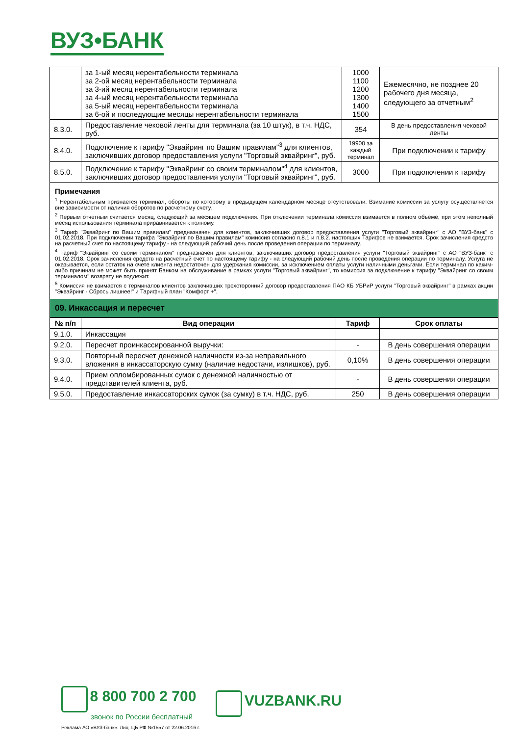ВУЗ•БАНК
| | за 1-ый месяц нерентабельности терминала за 2-ой месяц нерентабельности терминала за 3-ий месяц нерентабельности терминала за 4-ый месяц нерентабельности терминала за 5-ый месяц нерентабельности терминала за 6-ой и последующие месяцы нерентабельности терминала | 1000 1100 1200 1300 1400 1500 | Ежемесячно, не позднее 20 рабочего дня месяца, следующего за отчетным<sup>2</sup> |
| 8.3.0. | Предоставление чековой ленты для терминала (за 10 штук), в т.ч. НДС, руб. | 354 | В день предоставления чековой ленты |
| 8.4.0. | Подключение к тарифу "Эквайринг по Вашим правилам"<sup>3</sup> для клиентов, заключивших договор предоставления услуги "Торговый эквайринг", руб. | 19900 за каждый терминал | При подключении к тарифу |
| 8.5.0. | Подключение к тарифу "Эквайринг со своим терминалом"<sup>4</sup> для клиентов, заключивших договор предоставления услуги "Торговый эквайринг", руб. | 3000 | При подключении к тарифу |
Примечания
<sup>1</sup> Нерентабельным признается терминал, обороты по которому в предыдущем календарном месяце отсутствовали. Взимание комиссии за услугу осуществляется вне зависимости от наличия оборотов по расчетному счету.
<sup>2</sup> Первым отчетным считается месяц, следующий за месяцем подключения. При отключении терминала комиссия взимается в полном объеме, при этом неполный месяц использования терминала приравнивается к полному.
<sup>3</sup> Тариф "Эквайринг по Вашим правилам" предназначен для клиентов, заключивших договор предоставления услуги "Торговый эквайринг" с АО "ВУЗ-банк" с 01.02.2018. При подключении тарифа "Эквайринг по Вашим правилам" комиссия согласно п.8.1 и п.8.2. настоящих Тарифов не взимается. Срок зачисления средств на расчетный счет по настоящему тарифу - на следующий рабочий день после проведения операции по терминалу.
<sup>4</sup> Тариф "Эквайринг со своим терминалом" предназначен для клиентов, заключивших договор предоставления услуги "Торговый эквайринг" с АО "ВУЗ-банк" с 01.02.2018. Срок зачисления средств на расчетный счет по настоящему тарифу - на следующий рабочий день после проведения операции по терминалу. Услуга не оказывается, если остаток на счете клиента недостаточен для удержания комиссии, за исключением оплаты услуги наличными деньгами. Если терминал по каким-либо причинам не может быть принят Банком на обслуживание в рамках услуги "Торговый эквайринг", то комиссия за подключение к тарифу "Эквайринг со своим терминалом" возврату не подлежит.
<sup>5</sup> Комиссия не взимается с терминалов клиентов заключивших трехсторонний договор предоставления ПАО КБ УБРиР услуги "Торговый эквайринг" в рамках акции "Эквайринг - Сбрось лишнее!" и Тарифный план "Комфорт +".
09. Инкассация и пересчет
| № п/п | Вид операции | Тариф | Срок оплаты |
| --- | --- | --- | --- |
| 9.1.0. | Инкассация | | |
| 9.2.0. | Пересчет проинкассированной выручки: | - | В день совершения операции |
| 9.3.0. | Повторный пересчет денежной наличности из-за неправильного вложения в инкассаторскую сумку (наличие недостачи, излишков), руб. | 0,10% | В день совершения операции |
| 9.4.0. | Прием опломбированных сумок с денежной наличностью от представителей клиента, руб. | - | В день совершения операции |
| 9.5.0. | Предоставление инкассаторских сумок (за сумку) в т.ч. НДС, руб. | 250 | В день совершения операции |
8 800 700 2 700
звонок по России бесплатный
VUZBANK.RU
Реклама АО «ВУЗ-банк». Лиц. ЦБ РФ №1557 от 22.06.2016 г.